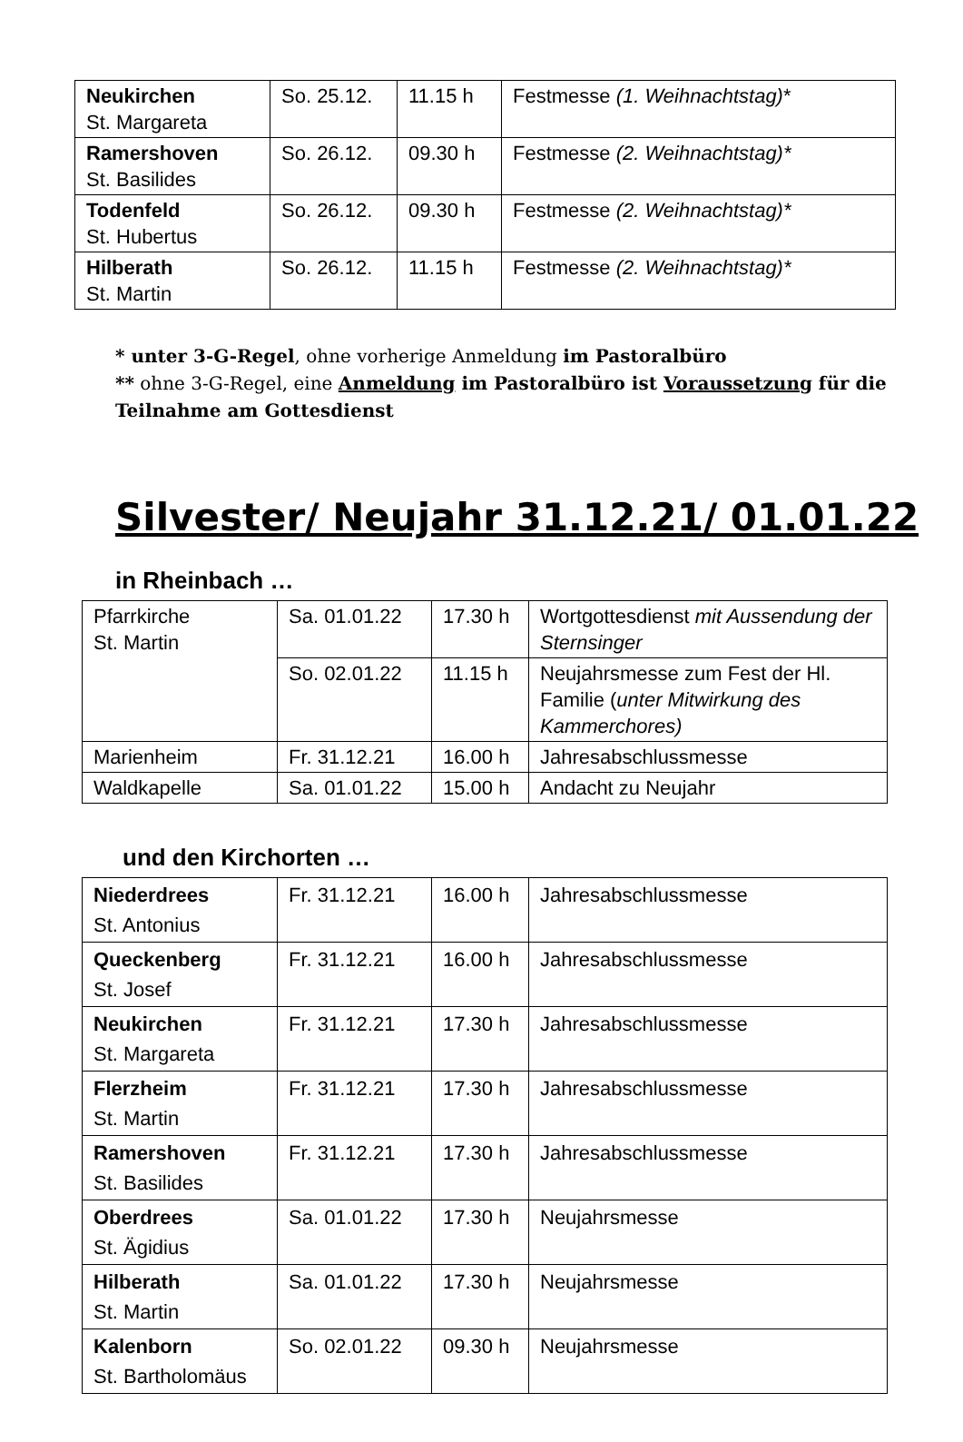| Neukirchen St. Margareta | So. 25.12. | 11.15 h | Festmesse (1. Weihnachtstag) * |
| Ramershoven St. Basilides | So. 26.12. | 09.30 h | Festmesse (2. Weihnachtstag)* |
| Todenfeld St. Hubertus | So. 26.12. | 09.30 h | Festmesse (2. Weihnachtstag)* |
| Hilberath St. Martin | So. 26.12. | 11.15 h | Festmesse (2. Weihnachtstag)* |
* unter 3-G-Regel, ohne vorherige Anmeldung im Pastoralbüro
** ohne 3-G-Regel, eine Anmeldung im Pastoralbüro ist Voraussetzung für die Teilnahme am Gottesdienst
Silvester/ Neujahr 31.12.21/ 01.01.22
in Rheinbach …
| Pfarrkirche St. Martin | Sa. 01.01.22 | 17.30 h | Wortgottesdienst mit Aussendung der Sternsinger |
| | So. 02.01.22 | 11.15 h | Neujahrsmesse zum Fest der Hl. Familie ( unter Mitwirkung des Kammerchores) |
| Marienheim | Fr. 31.12.21 | 16.00 h | Jahresabschlussmesse |
| Waldkapelle | Sa. 01.01.22 | 15.00 h | Andacht zu Neujahr |
und den Kirchorten …
| Niederdrees St. Antonius | Fr. 31.12.21 | 16.00 h | Jahresabschlussmesse |
| Queckenberg St. Josef | Fr. 31.12.21 | 16.00 h | Jahresabschlussmesse |
| Neukirchen St. Margareta | Fr. 31.12.21 | 17.30 h | Jahresabschlussmesse |
| Flerzheim St. Martin | Fr. 31.12.21 | 17.30 h | Jahresabschlussmesse |
| Ramershoven St. Basilides | Fr. 31.12.21 | 17.30 h | Jahresabschlussmesse |
| Oberdrees St. Ägidius | Sa. 01.01.22 | 17.30 h | Neujahrsmesse |
| Hilberath St. Martin | Sa. 01.01.22 | 17.30 h | Neujahrsmesse |
| Kalenborn St. Bartholomäus | So. 02.01.22 | 09.30 h | Neujahrsmesse |